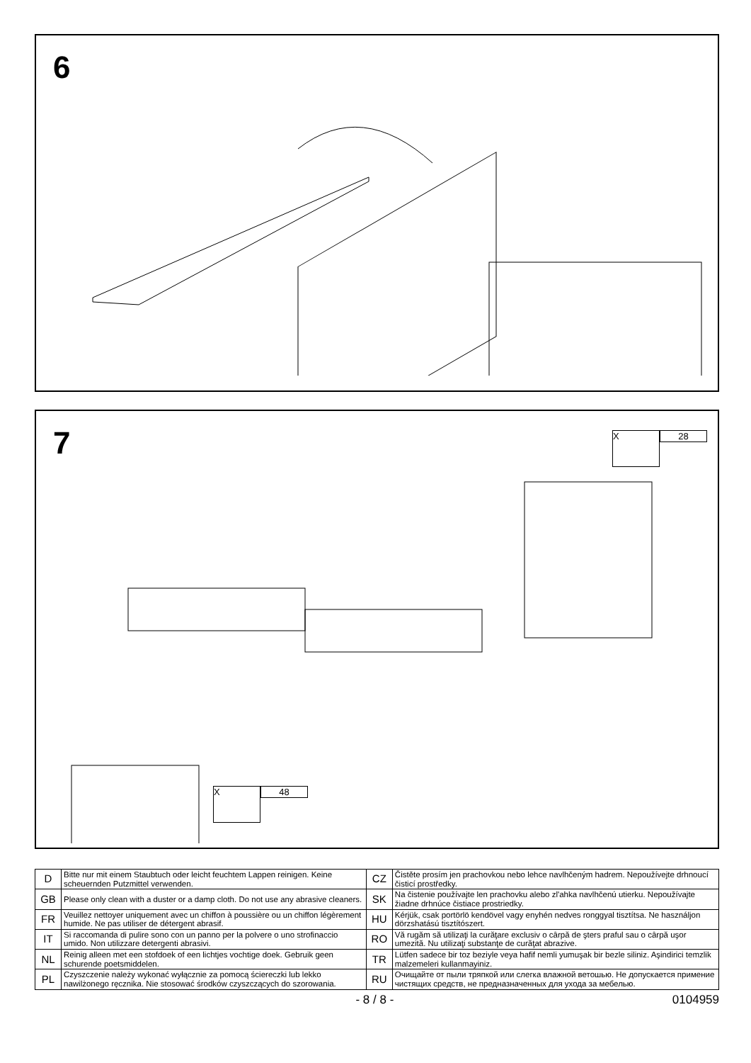6
7
X
28
X
48
| D | Bitte nur mit einem Staubtuch oder leicht feuchtem Lappen reinigen. Keine scheuernden Putzmittel verwenden. | CZ | Čistěte prosím jen prachovkou nebo lehce navlhčeným hadrem. Nepoužívejte drhnoucí čisticí prostředky. |
| GB | Please only clean with a duster or a damp cloth. Do not use any abrasive cleaners. | SK | Na čistenie používajte len prachovku alebo zl'ahka navlhčenú utierku. Nepoužívajte žiadne drhnúce čistiace prostriedky. |
| FR | Veuillez nettoyer uniquement avec un chiffon à poussière ou un chiffon légèrement humide. Ne pas utiliser de détergent abrasif. | HU | Kérjük, csak portörlö kendövel vagy enyhén nedves ronggyal tisztítsa. Ne használjon dörzshatású tisztítószert. |
| IT | Si raccomanda di pulire sono con un panno per la polvere o uno strofinaccio umido. Non utilizzare detergenti abrasivi. | RO | Vă rugăm să utilizaţi la curăţare exclusiv o cârpă de şters praful sau o cârpă uşor umezită. Nu utilizaţi substanţe de curăţat abrazive. |
| NL | Reinig alleen met een stofdoek of een lichtjes vochtige doek. Gebruik geen schurende poetsmiddelen. | TR | Lütfen sadece bir toz beziyle veya hafif nemli yumuşak bir bezle siliniz. Aşindirici temzlik malzemeleri kullanmayiniz. |
| PL | Czyszczenie należy wykonać wyłącznie za pomocą ściereczki lub lekko nawilżonego ręcznika. Nie stosować środków czyszczących do szorowania. | RU | Очищайте от пыли тряпкой или слегка влажной ветошью. Не допускается примение чистящих средств, не предназначенных для ухода за мебелью. |
- 8 / 8 - 0104959